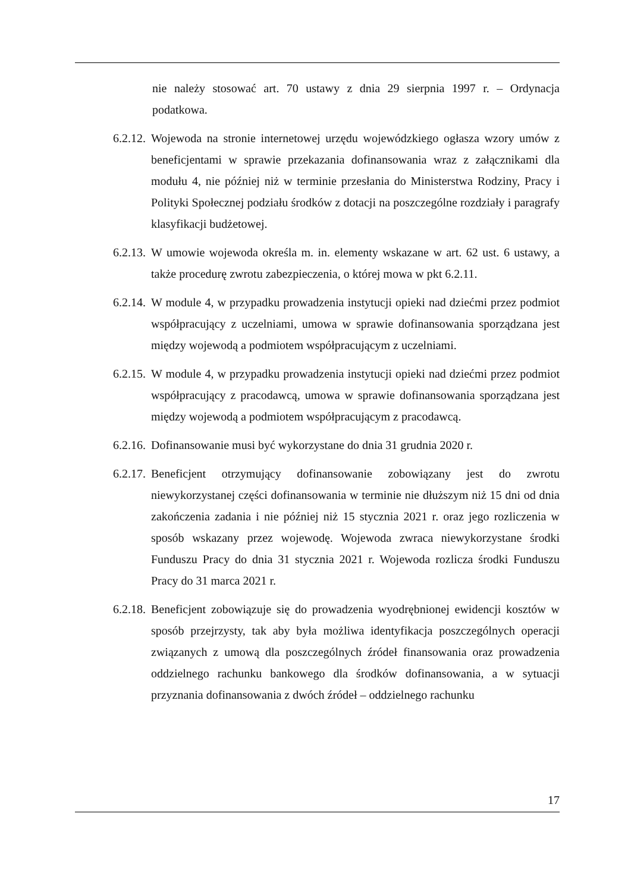nie należy stosować art. 70 ustawy z dnia 29 sierpnia 1997 r. – Ordynacja podatkowa.
6.2.12.
Wojewoda na stronie internetowej urzędu wojewódzkiego ogłasza wzory umów z beneficjentami w sprawie przekazania dofinansowania wraz z załącznikami dla modułu 4, nie później niż w terminie przesłania do Ministerstwa Rodziny, Pracy i Polityki Społecznej podziału środków z dotacji na poszczególne rozdziały i paragrafy klasyfikacji budżetowej.
6.2.13.
W umowie wojewoda określa m. in. elementy wskazane w art. 62 ust. 6 ustawy, a także procedurę zwrotu zabezpieczenia, o której mowa w pkt 6.2.11.
6.2.14.
W module 4, w przypadku prowadzenia instytucji opieki nad dziećmi przez podmiot współpracujący z uczelniami, umowa w sprawie dofinansowania sporządzana jest między wojewodą a podmiotem współpracującym z uczelniami.
6.2.15.
W module 4, w przypadku prowadzenia instytucji opieki nad dziećmi przez podmiot współpracujący z pracodawcą, umowa w sprawie dofinansowania sporządzana jest między wojewodą a podmiotem współpracującym z pracodawcą.
6.2.16.
Dofinansowanie musi być wykorzystane do dnia 31 grudnia 2020 r.
6.2.17.
Beneficjent otrzymujący dofinansowanie zobowiązany jest do zwrotu niewykorzystanej części dofinansowania w terminie nie dłuższym niż 15 dni od dnia zakończenia zadania i nie później niż 15 stycznia 2021 r. oraz jego rozliczenia w sposób wskazany przez wojewodę. Wojewoda zwraca niewykorzystane środki Funduszu Pracy do dnia 31 stycznia 2021 r. Wojewoda rozlicza środki Funduszu Pracy do 31 marca 2021 r.
6.2.18.
Beneficjent zobowiązuje się do prowadzenia wyodrębnionej ewidencji kosztów w sposób przejrzysty, tak aby była możliwa identyfikacja poszczególnych operacji związanych z umową dla poszczególnych źródeł finansowania oraz prowadzenia oddzielnego rachunku bankowego dla środków dofinansowania, a w sytuacji przyznania dofinansowania z dwóch źródeł – oddzielnego rachunku
17